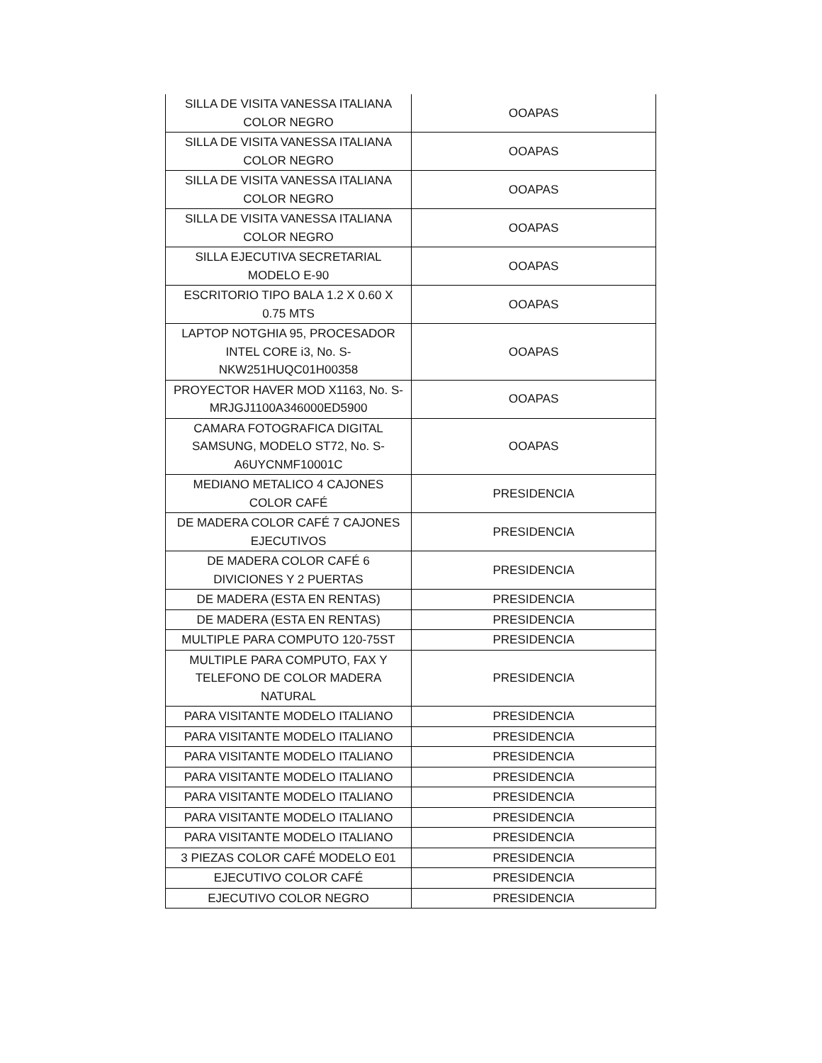| SILLA DE VISITA VANESSA ITALIANA COLOR NEGRO | OOAPAS |
| SILLA DE VISITA VANESSA ITALIANA COLOR NEGRO | OOAPAS |
| SILLA DE VISITA VANESSA ITALIANA COLOR NEGRO | OOAPAS |
| SILLA DE VISITA VANESSA ITALIANA COLOR NEGRO | OOAPAS |
| SILLA EJECUTIVA SECRETARIAL MODELO E-90 | OOAPAS |
| ESCRITORIO TIPO BALA 1.2 X 0.60 X 0.75 MTS | OOAPAS |
| LAPTOP NOTGHIA 95, PROCESADOR INTEL CORE i3, No. S- NKW251HUQC01H00358 | OOAPAS |
| PROYECTOR HAVER MOD X1163, No. S- MRJGJ1100A346000ED5900 | OOAPAS |
| CAMARA FOTOGRAFICA DIGITAL SAMSUNG, MODELO ST72, No. S- A6UYCNMF10001C | OOAPAS |
| MEDIANO METALICO 4 CAJONES COLOR CAFÉ | PRESIDENCIA |
| DE MADERA COLOR CAFÉ 7 CAJONES EJECUTIVOS | PRESIDENCIA |
| DE MADERA COLOR CAFÉ 6 DIVICIONES Y 2 PUERTAS | PRESIDENCIA |
| DE MADERA (ESTA EN RENTAS) | PRESIDENCIA |
| DE MADERA (ESTA EN RENTAS) | PRESIDENCIA |
| MULTIPLE PARA COMPUTO 120-75ST | PRESIDENCIA |
| MULTIPLE PARA COMPUTO, FAX Y TELEFONO DE COLOR MADERA NATURAL | PRESIDENCIA |
| PARA VISITANTE MODELO ITALIANO | PRESIDENCIA |
| PARA VISITANTE MODELO ITALIANO | PRESIDENCIA |
| PARA VISITANTE MODELO ITALIANO | PRESIDENCIA |
| PARA VISITANTE MODELO ITALIANO | PRESIDENCIA |
| PARA VISITANTE MODELO ITALIANO | PRESIDENCIA |
| PARA VISITANTE MODELO ITALIANO | PRESIDENCIA |
| PARA VISITANTE MODELO ITALIANO | PRESIDENCIA |
| 3 PIEZAS COLOR CAFÉ MODELO E01 | PRESIDENCIA |
| EJECUTIVO COLOR CAFÉ | PRESIDENCIA |
| EJECUTIVO COLOR NEGRO | PRESIDENCIA |